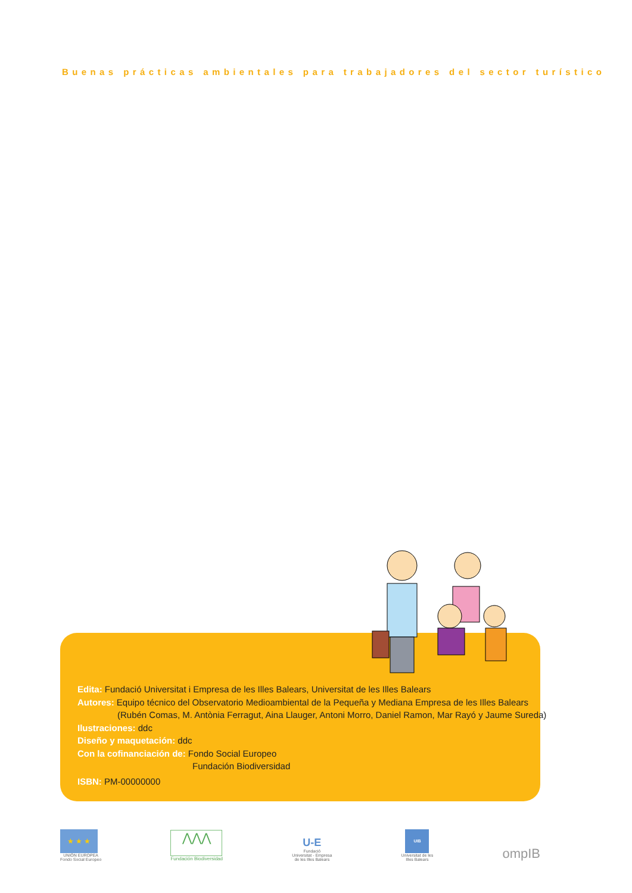Buenas prácticas ambientales para trabajadores del sector turístico
Edita: Fundació Universitat i Empresa de les Illes Balears, Universitat de les Illes Balears
Autores: Equipo técnico del Observatorio Medioambiental de la Pequeña y Mediana Empresa de les Illes Balears
(Rubén Comas, M. Antònia Ferragut, Aina Llauger, Antoni Morro, Daniel Ramon, Mar Rayó y Jaume Sureda)
Ilustraciones: ddc
Diseño y maquetación: ddc
Con la cofinanciación de: Fondo Social Europeo
Fundación Biodiversidad
ISBN: PM-00000000
★ ★ ★
UNIÓN EUROPEA
Fondo Social Europeo
⋀⋀⋀
Fundación Biodiversidad
U-E
Fundació
Universitat - Empresa
de les Illes Balears
UIB
Universitat de les
Illes Balears
ompIB